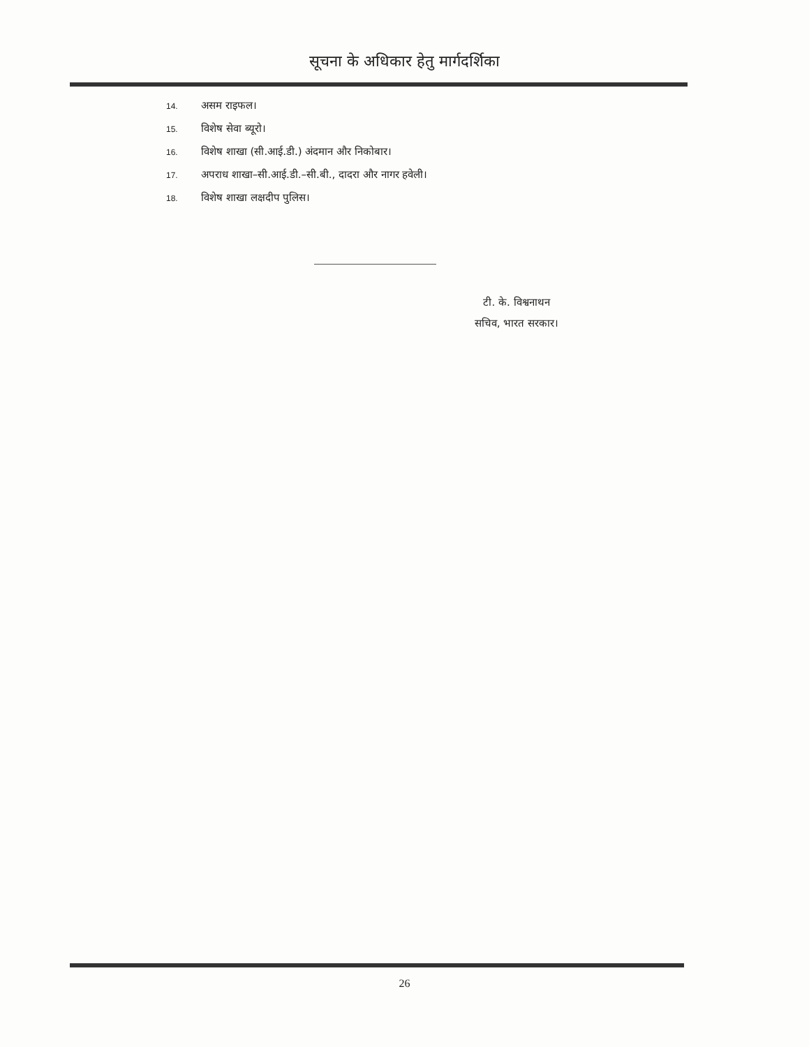सूचना के अधिकार हेतु मार्गदर्शिका
14. असम राइफल।
15. विशेष सेवा ब्यूरो।
16. विशेष शाखा (सी.आई.डी.) अंदमान और निकोबार।
17. अपराध शाखा–सी.आई.डी.–सी.बी., दादरा और नागर हवेली।
18. विशेष शाखा लक्षदीप पुलिस।
टी. के. विश्वनाथन
सचिव, भारत सरकार।
26